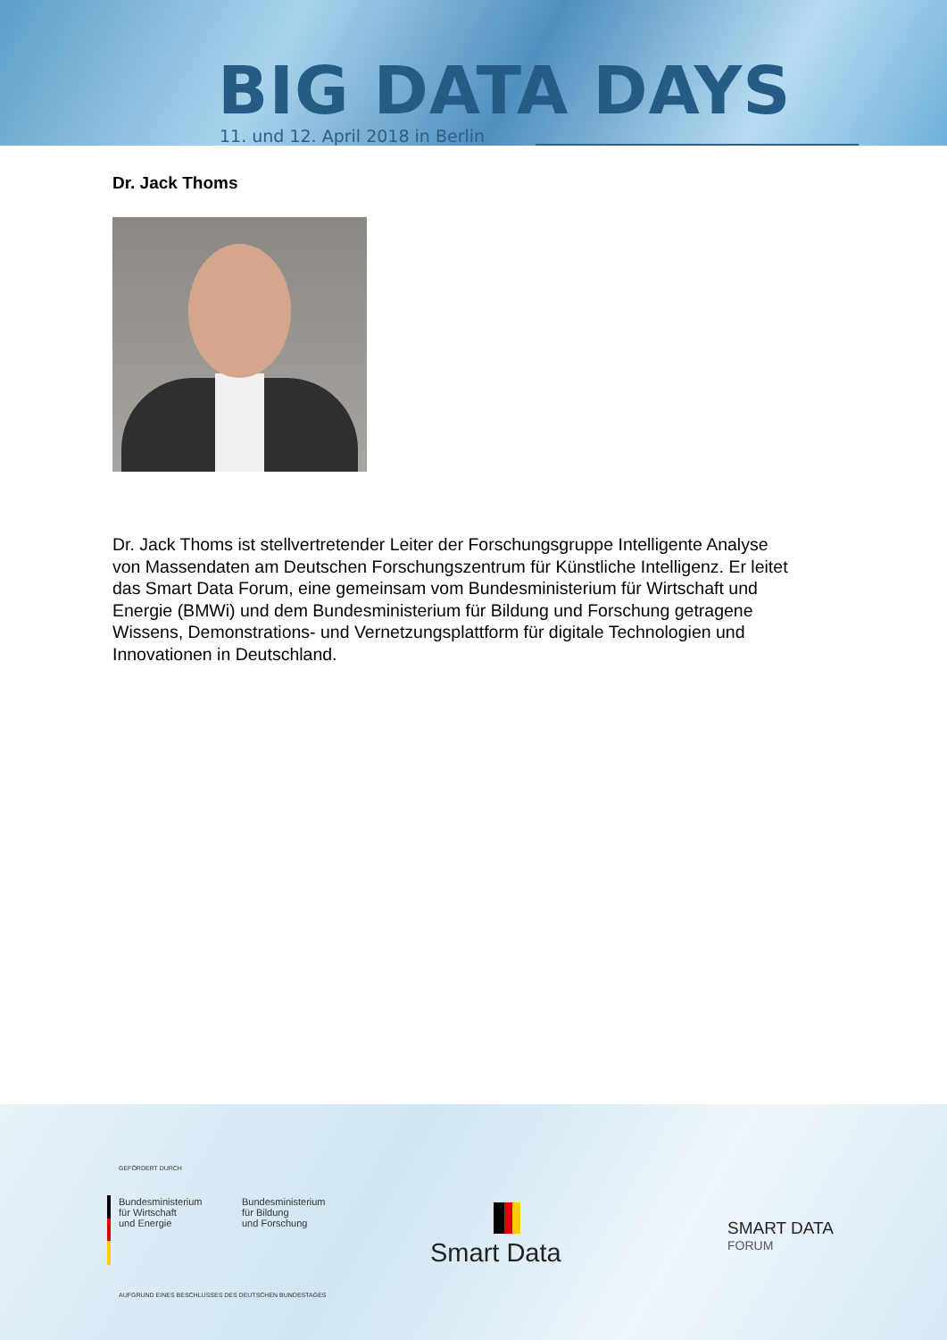BIG DATA DAYS
11. und 12. April 2018 in Berlin
Dr. Jack Thoms
Dr. Jack Thoms ist stellvertretender Leiter der Forschungsgruppe Intelligente Analyse von Massendaten am Deutschen Forschungszentrum für Künstliche Intelligenz. Er leitet das Smart Data Forum, eine gemeinsam vom Bundesministerium für Wirtschaft und Energie (BMWi) und dem Bundesministerium für Bildung und Forschung getragene Wissens, Demonstrations- und Vernetzungsplattform für digitale Technologien und Innovationen in Deutschland.
GEFÖRDERT DURCH
Bundesministerium
für Wirtschaft
und Energie
Bundesministerium
für Bildung
und Forschung
AUFGRUND EINES BESCHLUSSES DES DEUTSCHEN BUNDESTAGES
Smart Data
SMART DATA
FORUM